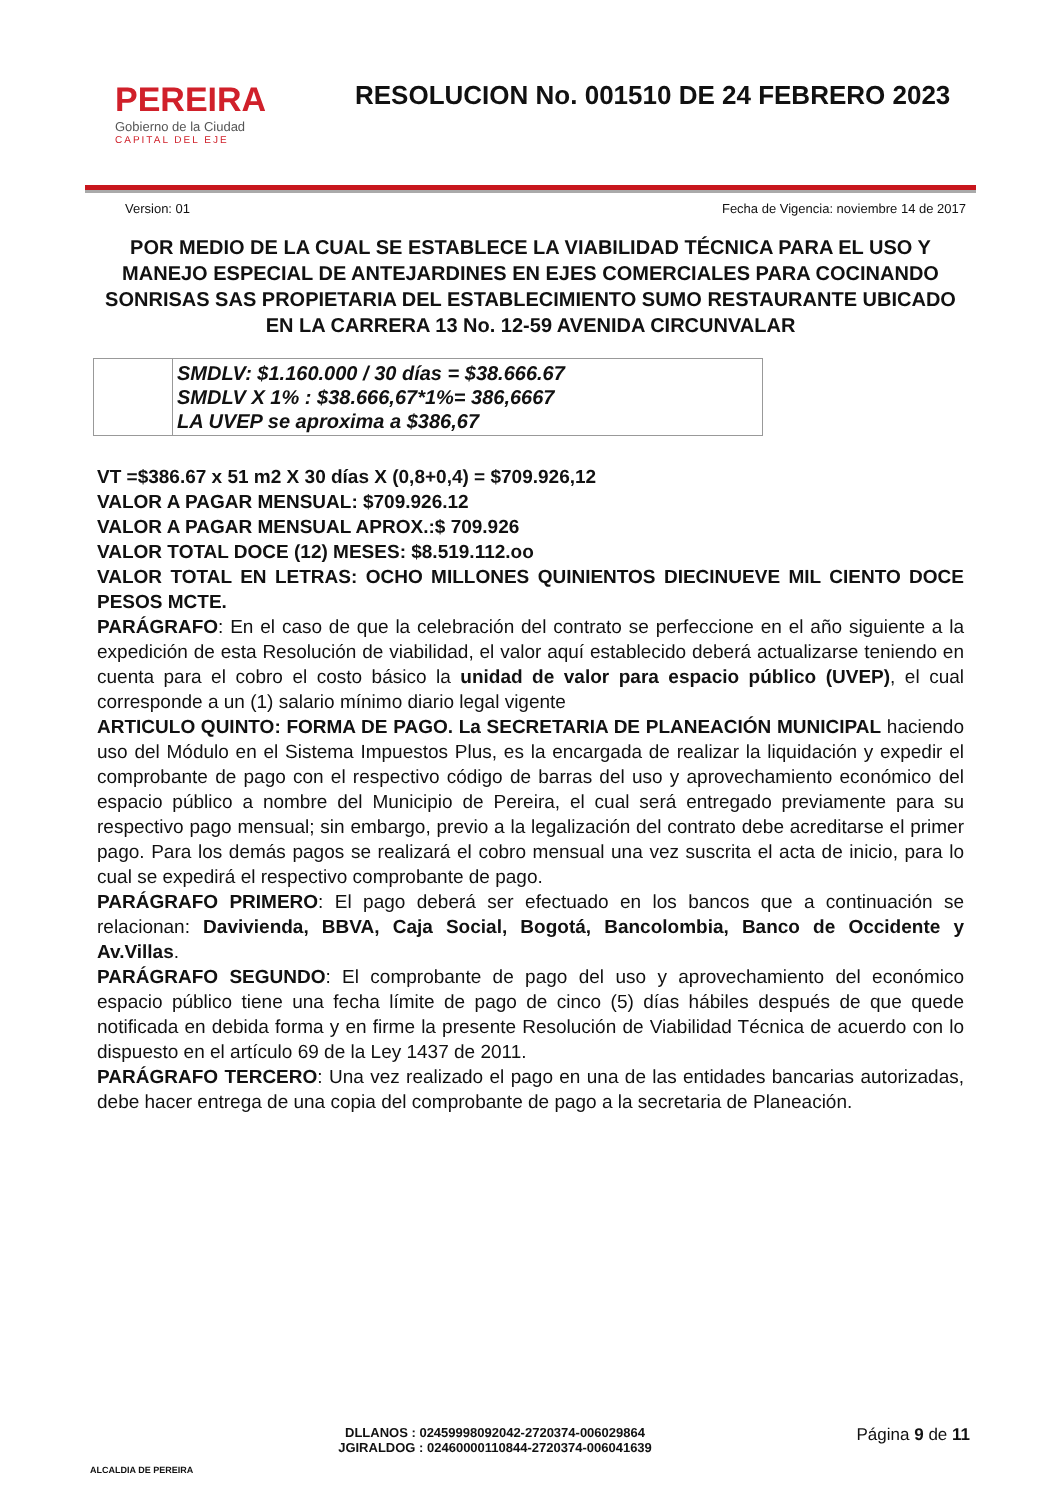PEREIRA
Gobierno de la Ciudad
CAPITAL DEL EJE
RESOLUCION No. 001510 DE 24 FEBRERO 2023
Version: 01 Fecha de Vigencia: noviembre 14 de 2017
POR MEDIO DE LA CUAL SE ESTABLECE LA VIABILIDAD TÉCNICA PARA EL USO Y MANEJO ESPECIAL DE ANTEJARDINES EN EJES COMERCIALES PARA COCINANDO SONRISAS SAS PROPIETARIA DEL ESTABLECIMIENTO SUMO RESTAURANTE UBICADO EN LA CARRERA 13 No. 12-59 AVENIDA CIRCUNVALAR
| | SMDLV: $1.160.000 / 30 días = $38.666.67 SMDLV X 1% : $38.666,67*1%= 386,6667 LA UVEP se aproxima a $386,67 |
VT =$386.67 x 51 m2 X 30 días X (0,8+0,4) = $709.926,12
VALOR A PAGAR MENSUAL: $709.926.12
VALOR A PAGAR MENSUAL APROX.:$ 709.926
VALOR TOTAL DOCE (12) MESES: $8.519.112.oo
VALOR TOTAL EN LETRAS: OCHO MILLONES QUINIENTOS DIECINUEVE MIL CIENTO DOCE PESOS MCTE.
PARÁGRAFO: En el caso de que la celebración del contrato se perfeccione en el año siguiente a la expedición de esta Resolución de viabilidad, el valor aquí establecido deberá actualizarse teniendo en cuenta para el cobro el costo básico la unidad de valor para espacio público (UVEP), el cual corresponde a un (1) salario mínimo diario legal vigente
ARTICULO QUINTO: FORMA DE PAGO. La SECRETARIA DE PLANEACIÓN MUNICIPAL haciendo uso del Módulo en el Sistema Impuestos Plus, es la encargada de realizar la liquidación y expedir el comprobante de pago con el respectivo código de barras del uso y aprovechamiento económico del espacio público a nombre del Municipio de Pereira, el cual será entregado previamente para su respectivo pago mensual; sin embargo, previo a la legalización del contrato debe acreditarse el primer pago. Para los demás pagos se realizará el cobro mensual una vez suscrita el acta de inicio, para lo cual se expedirá el respectivo comprobante de pago.
PARÁGRAFO PRIMERO: El pago deberá ser efectuado en los bancos que a continuación se relacionan: Davivienda, BBVA, Caja Social, Bogotá, Bancolombia, Banco de Occidente y Av.Villas.
PARÁGRAFO SEGUNDO: El comprobante de pago del uso y aprovechamiento del económico espacio público tiene una fecha límite de pago de cinco (5) días hábiles después de que quede notificada en debida forma y en firme la presente Resolución de Viabilidad Técnica de acuerdo con lo dispuesto en el artículo 69 de la Ley 1437 de 2011.
PARÁGRAFO TERCERO: Una vez realizado el pago en una de las entidades bancarias autorizadas, debe hacer entrega de una copia del comprobante de pago a la secretaria de Planeación.
ALCALDIA DE PEREIRA
DLLANOS : 02459998092042-2720374-006029864
JGIRALDOG : 02460000110844-2720374-006041639
Página 9 de 11